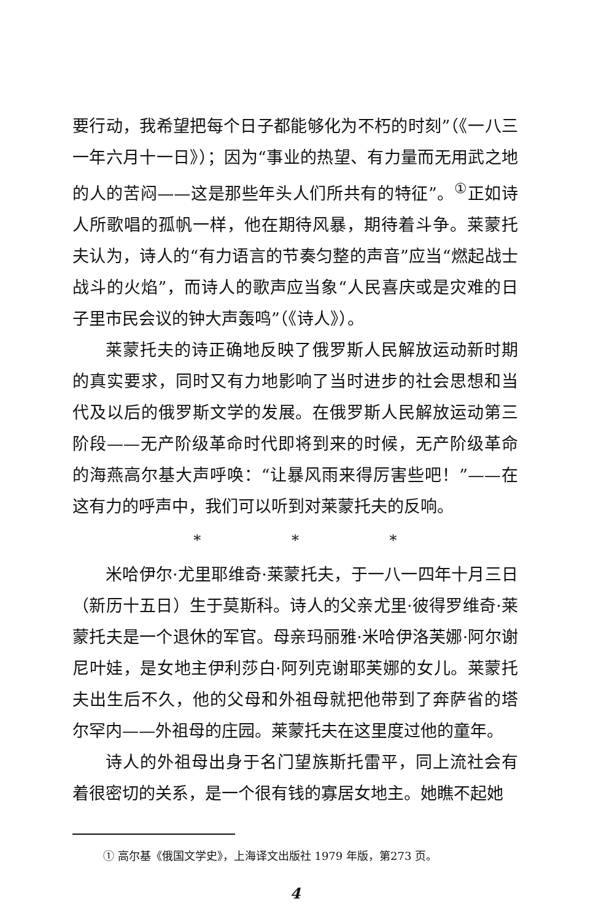要行动，我希望把每个日子都能够化为不朽的时刻”（《一八三一年六月十一日》）；因为“事业的热望、有力量而无用武之地的人的苦闷——这是那些年头人们所共有的特征”。<sup>①</sup>正如诗人所歌唱的孤帆一样，他在期待风暴，期待着斗争。莱蒙托夫认为，诗人的“有力语言的节奏匀整的声音”应当“燃起战士战斗的火焰”，而诗人的歌声应当象“人民喜庆或是灾难的日子里市民会议的钟大声轰鸣”（《诗人》）。
莱蒙托夫的诗正确地反映了俄罗斯人民解放运动新时期的真实要求，同时又有力地影响了当时进步的社会思想和当代及以后的俄罗斯文学的发展。在俄罗斯人民解放运动第三阶段——无产阶级革命时代即将到来的时候，无产阶级革命的海燕高尔基大声呼唤：“让暴风雨来得厉害些吧！”——在这有力的呼声中，我们可以听到对莱蒙托夫的反响。
* * *
米哈伊尔·尤里耶维奇·莱蒙托夫，于一八一四年十月三日（新历十五日）生于莫斯科。诗人的父亲尤里·彼得罗维奇·莱蒙托夫是一个退休的军官。母亲玛丽雅·米哈伊洛芙娜·阿尔谢尼叶娃，是女地主伊利莎白·阿列克谢耶芙娜的女儿。莱蒙托夫出生后不久，他的父母和外祖母就把他带到了奔萨省的塔尔罕内——外祖母的庄园。莱蒙托夫在这里度过他的童年。
诗人的外祖母出身于名门望族斯托雷平，同上流社会有着很密切的关系，是一个很有钱的寡居女地主。她瞧不起她
① 高尔基《俄国文学史》，上海译文出版社 1979 年版，第273 页。
4